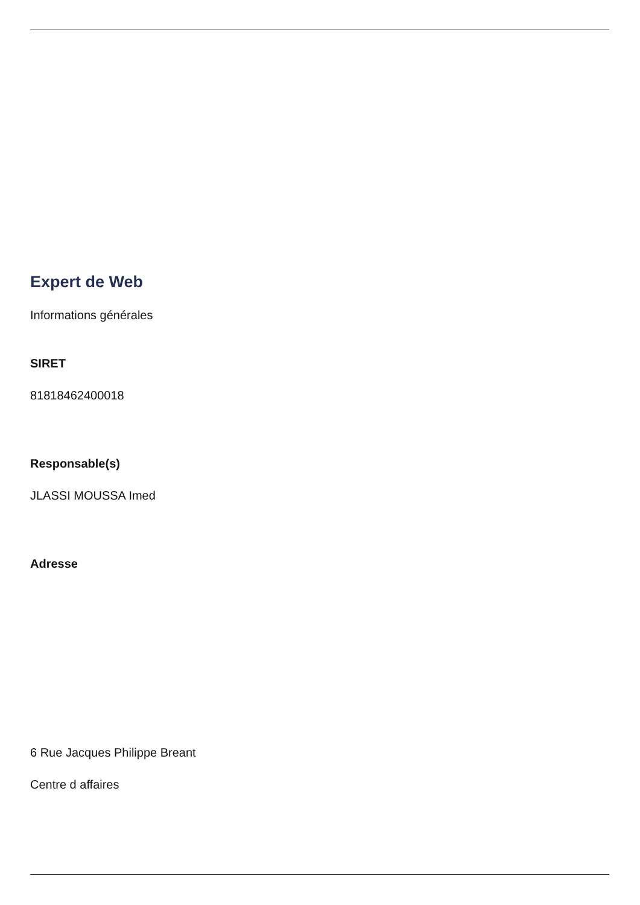Expert de Web
Informations générales
SIRET
81818462400018
Responsable(s)
JLASSI MOUSSA Imed
Adresse
6 Rue Jacques Philippe Breant
Centre d affaires